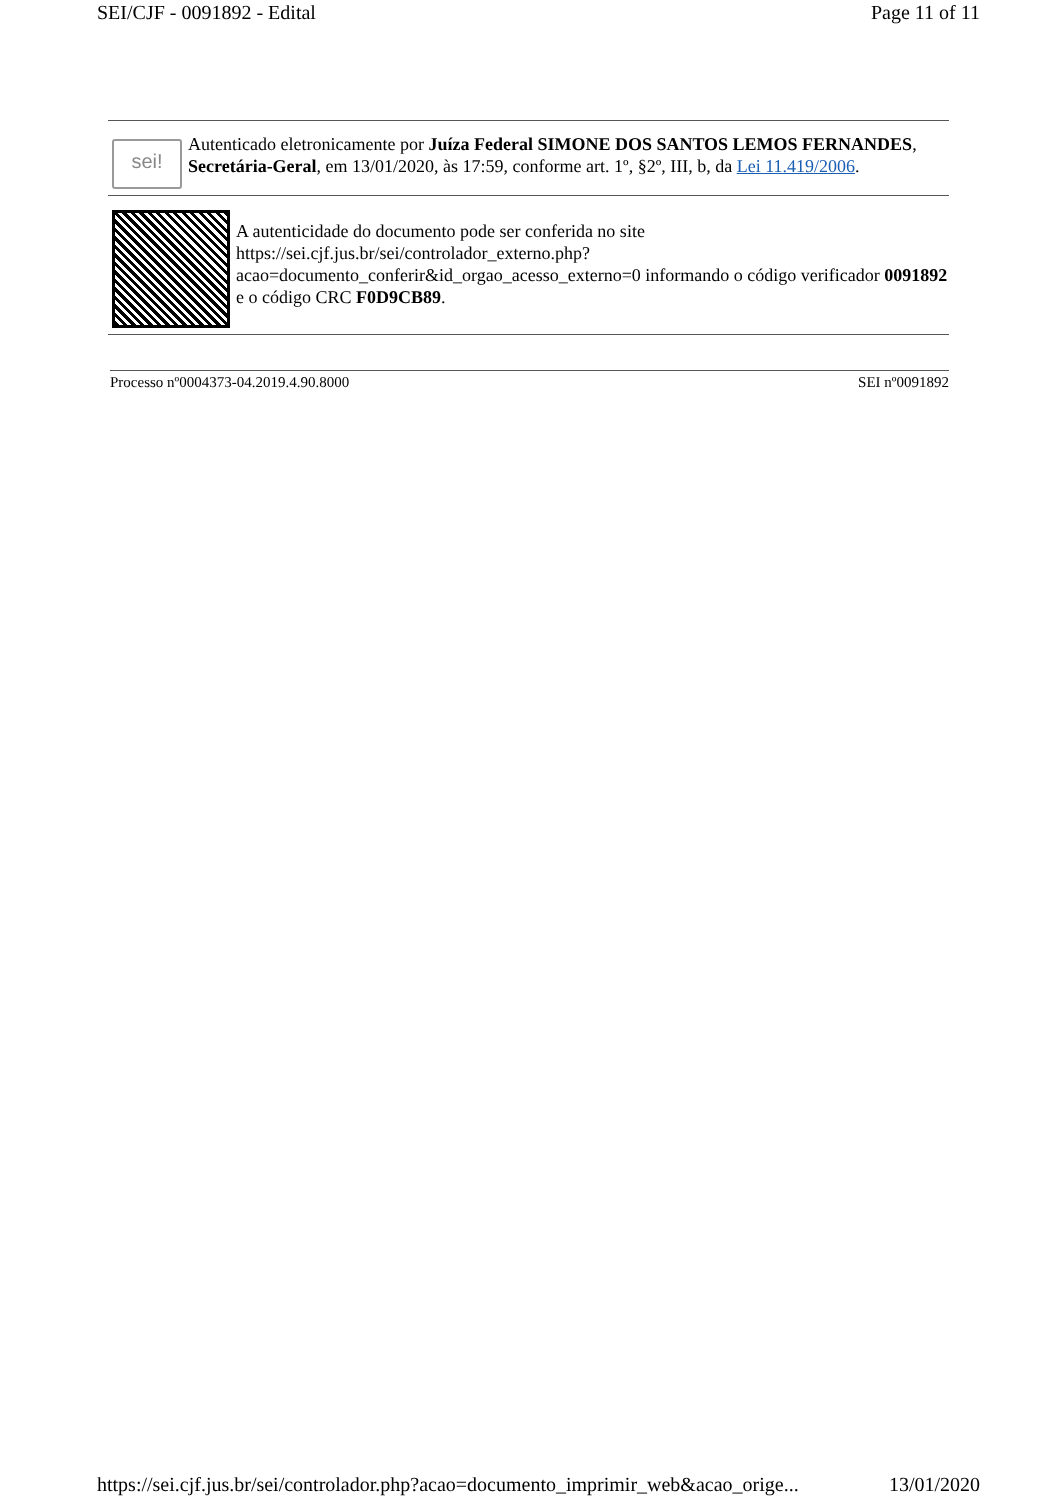SEI/CJF - 0091892 - Edital Page 11 of 11
sei!
Autenticado eletronicamente por Juíza Federal SIMONE DOS SANTOS LEMOS FERNANDES, Secretária-Geral, em 13/01/2020, às 17:59, conforme art. 1º, §2º, III, b, da Lei 11.419/2006.
A autenticidade do documento pode ser conferida no site https://sei.cjf.jus.br/sei/controlador_externo.php?acao=documento_conferir&id_orgao_acesso_externo=0 informando o código verificador 0091892 e o código CRC F0D9CB89.
Processo nº0004373-04.2019.4.90.8000 SEI nº0091892
https://sei.cjf.jus.br/sei/controlador.php?acao=documento_imprimir_web&acao_orige... 13/01/2020